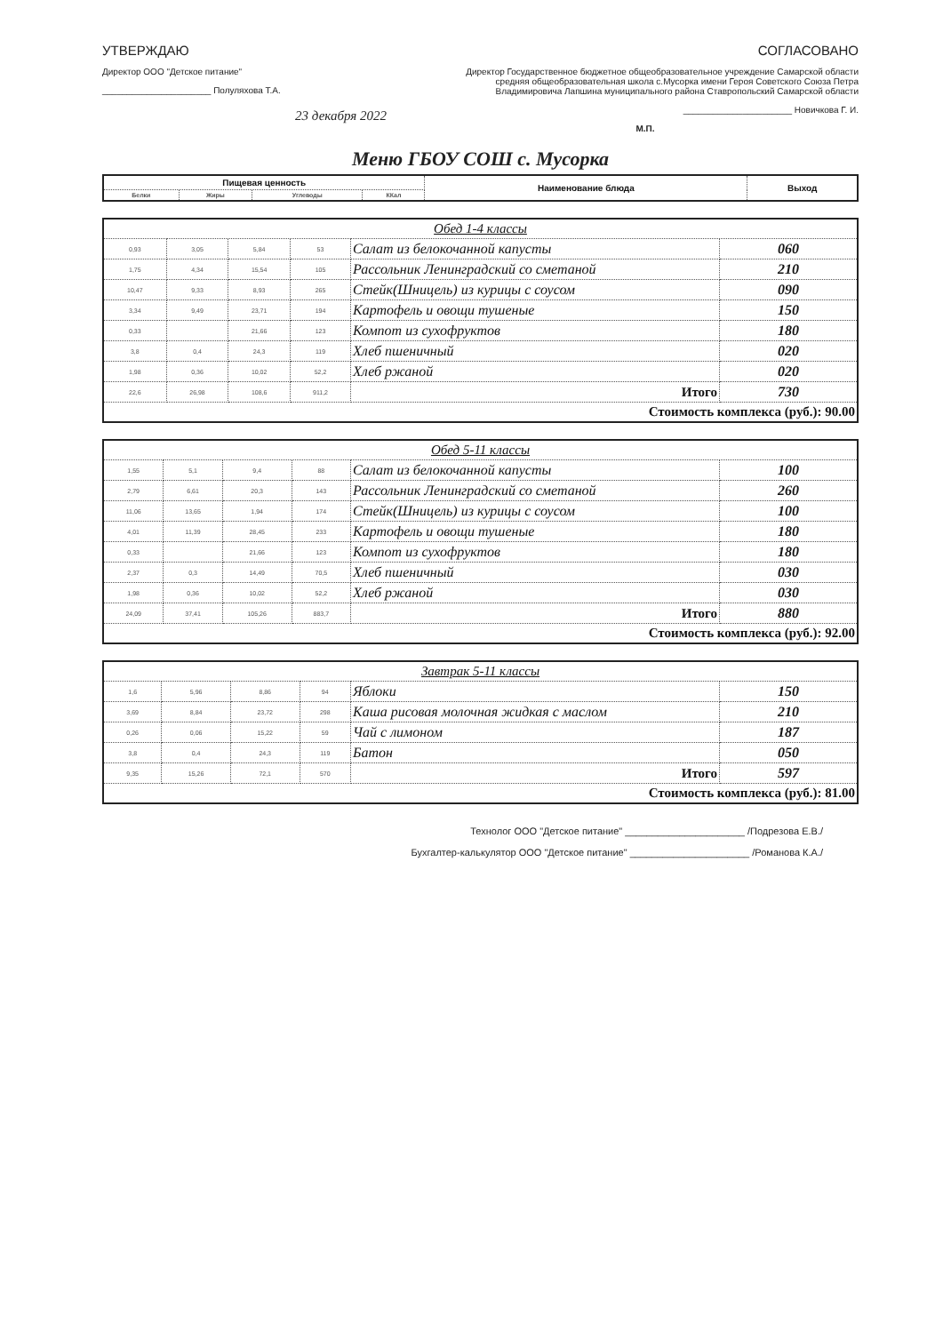УТВЕРЖДАЮ
Директор ООО "Детское питание"
______________________ Полуляхова Т.А.
23 декабря 2022
СОГЛАСОВАНО
Директор Государственное бюджетное общеобразовательное учреждение Самарской области средняя общеобразовательная школа с.Мусорка имени Героя Советского Союза Петра Владимировича Лапшина муниципального района Ставропольский Самарской области
______________________ Новичкова Г. И.
М.П.
Меню ГБОУ СОШ с. Мусорка
| Пищевая ценность | | | | Наименование блюда | Выход |
| --- | --- | --- | --- | --- | --- |
| Белки | Жиры | Углеводы | ККал | | |
| Обед 1-4 классы | | | | | |
| 0,93 | 3,05 | 5,84 | 53 | Салат из белокочанной капусты | 060 |
| 1,75 | 4,34 | 15,54 | 105 | Рассольник Ленинградский со сметаной | 210 |
| 10,47 | 9,33 | 8,93 | 265 | Стейк(Шницель) из курицы с соусом | 090 |
| 3,34 | 9,49 | 23,71 | 194 | Картофель и овощи тушеные | 150 |
| 0,33 | | 21,66 | 123 | Компот из сухофруктов | 180 |
| 3,8 | 0,4 | 24,3 | 119 | Хлеб пшеничный | 020 |
| 1,98 | 0,36 | 10,02 | 52,2 | Хлеб ржаной | 020 |
| 22,6 | 26,98 | 108,6 | 911,2 | Итого | 730 |
| Стоимость комплекса (руб.): 90.00 | | | | | |
| Обед 5-11 классы | | | | | |
| 1,55 | 5,1 | 9,4 | 88 | Салат из белокочанной капусты | 100 |
| 2,79 | 6,61 | 20,3 | 143 | Рассольник Ленинградский со сметаной | 260 |
| 11,06 | 13,65 | 1,94 | 174 | Стейк(Шницель) из курицы с соусом | 100 |
| 4,01 | 11,39 | 28,45 | 233 | Картофель и овощи тушеные | 180 |
| 0,33 | | 21,66 | 123 | Компот из сухофруктов | 180 |
| 2,37 | 0,3 | 14,49 | 70,5 | Хлеб пшеничный | 030 |
| 1,98 | 0,36 | 10,02 | 52,2 | Хлеб ржаной | 030 |
| 24,09 | 37,41 | 105,26 | 883,7 | Итого | 880 |
| Стоимость комплекса (руб.): 92.00 | | | | | |
| Завтрак 5-11 классы | | | | | |
| 1,6 | 5,96 | 8,86 | 94 | Яблоки | 150 |
| 3,69 | 8,84 | 23,72 | 298 | Каша рисовая молочная жидкая с маслом | 210 |
| 0,26 | 0,06 | 15,22 | 59 | Чай с лимоном | 187 |
| 3,8 | 0,4 | 24,3 | 119 | Батон | 050 |
| 9,35 | 15,26 | 72,1 | 570 | Итого | 597 |
| Стоимость комплекса (руб.): 81.00 | | | | | |
Технолог ООО "Детское питание" ______________________ /Подрезова Е.В./
Бухгалтер-калькулятор ООО "Детское питание" ______________________ /Романова К.А./